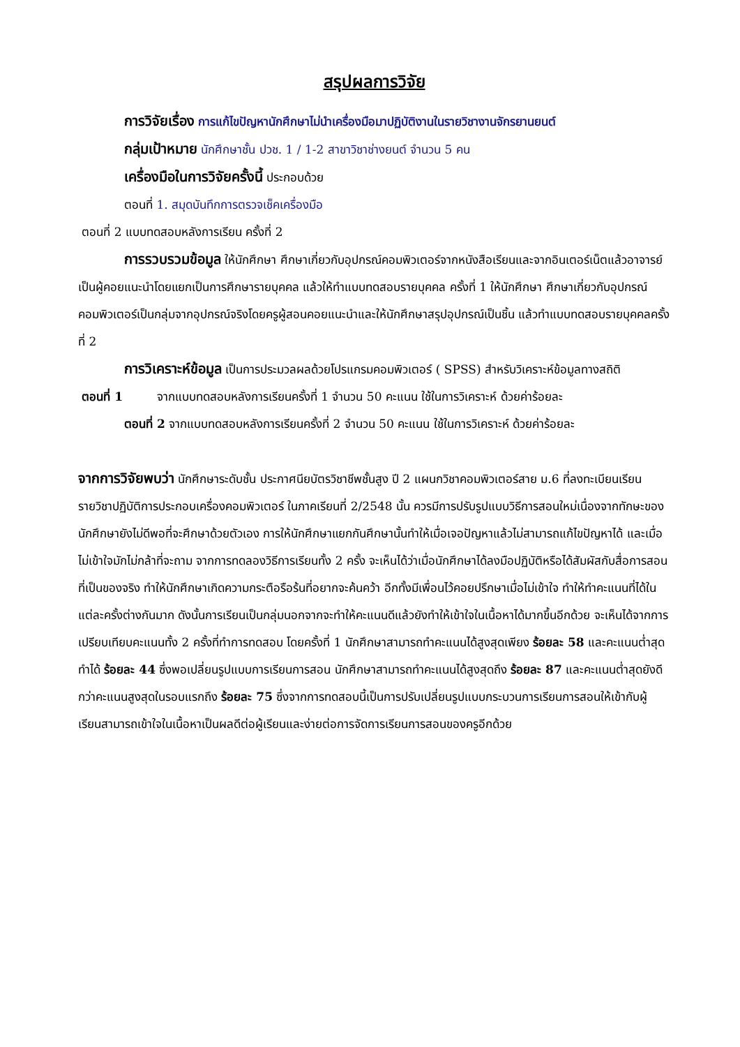สรุปผลการวิจัย
การวิจัยเรื่อง การแก้ไขปัญหานักศึกษาไม่นำเครื่องมือมาปฏิบัติงานในรายวิชางานจักรยานยนต์
กลุ่มเป้าหมาย นักศึกษาชั้น ปวช. 1 / 1-2 สาขาวิชาช่างยนต์ จำนวน 5 คน
เครื่องมือในการวิจัยครั้งนี้ ประกอบด้วย
ตอนที่ 1. สมุดบันทึกการตรวจเช็คเครื่องมือ
ตอนที่ 2 แบบทดสอบหลังการเรียน ครั้งที่ 2
การรวบรวมข้อมูล ให้นักศึกษา ศึกษาเกี่ยวกับอุปกรณ์คอมพิวเตอร์จากหนังสือเรียนและจากอินเตอร์เน็ตแล้วอาจารย์เป็นผู้คอยแนะนำโดยแยกเป็นการศึกษารายบุคคล แล้วให้ทำแบบทดสอบรายบุคคล ครั้งที่ 1 ให้นักศึกษา ศึกษาเกี่ยวกับอุปกรณ์คอมพิวเตอร์เป็นกลุ่มจากอุปกรณ์จริงโดยครูผู้สอนคอยแนะนำและให้นักศึกษาสรุปอุปกรณ์เป็นชิ้น แล้วทำแบบทดสอบรายบุคคลครั้งที่ 2
การวิเคราะห์ข้อมูล เป็นการประมวลผลด้วยโปรแกรมคอมพิวเตอร์ ( SPSS) สำหรับวิเคราะห์ข้อมูลทางสถิติ
ตอนที่ 1 จากแบบทดสอบหลังการเรียนครั้งที่ 1 จำนวน 50 คะแนน ใช้ในการวิเคราะห์ ด้วยค่าร้อยละ
ตอนที่ 2 จากแบบทดสอบหลังการเรียนครั้งที่ 2 จำนวน 50 คะแนน ใช้ในการวิเคราะห์ ด้วยค่าร้อยละ
จากการวิจัยพบว่า นักศึกษาระดับชั้น ประกาศนียบัตรวิชาชีพชั้นสูง ปี 2 แผนกวิชาคอมพิวเตอร์สาย ม.6 ที่ลงทะเบียนเรียนรายวิชาปฏิบัติการประกอบเครื่องคอมพิวเตอร์ ในภาคเรียนที่ 2/2548 นั้น ควรมีการปรับรูปแบบวิธีการสอนใหม่เนื่องจากทักษะของนักศึกษายังไม่ดีพอที่จะศึกษาด้วยตัวเอง การให้นักศึกษาแยกกันศึกษานั้นทำให้เมื่อเจอปัญหาแล้วไม่สามารถแก้ไขปัญหาได้ และเมื่อไม่เข้าใจมักไม่กล้าที่จะถาม จากการทดลองวิธีการเรียนทั้ง 2 ครั้ง จะเห็นได้ว่าเมื่อนักศึกษาได้ลงมือปฏิบัติหรือได้สัมผัสกับสื่อการสอนที่เป็นของจริง ทำให้นักศึกษาเกิดความกระตือรือร้นที่อยากจะค้นคว้า อีกทั้งมีเพื่อนไว้คอยปรึกษาเมื่อไม่เข้าใจ ทำให้ทำคะแนนที่ได้ในแต่ละครั้งต่างกันมาก ดังนั้นการเรียนเป็นกลุ่มนอกจากจะทำให้คะแนนดีแล้วยังทำให้เข้าใจในเนื้อหาได้มากขึ้นอีกด้วย จะเห็นได้จากการเปรียบเทียบคะแนนทั้ง 2 ครั้งที่ทำการทดสอบ โดยครั้งที่ 1 นักศึกษาสามารถทำคะแนนได้สูงสุดเพียง ร้อยละ 58 และคะแนนต่ำสุดทำได้ ร้อยละ 44 ซึ่งพอเปลี่ยนรูปแบบการเรียนการสอน นักศึกษาสามารถทำคะแนนได้สูงสุดถึง ร้อยละ 87 และคะแนนต่ำสุดยังดีกว่าคะแนนสูงสุดในรอบแรกถึง ร้อยละ 75 ซึ่งจากการทดสอบนี้เป็นการปรับเปลี่ยนรูปแบบกระบวนการเรียนการสอนให้เข้ากับผู้เรียนสามารถเข้าใจในเนื้อหาเป็นผลดีต่อผู้เรียนและง่ายต่อการจัดการเรียนการสอนของครูอีกด้วย